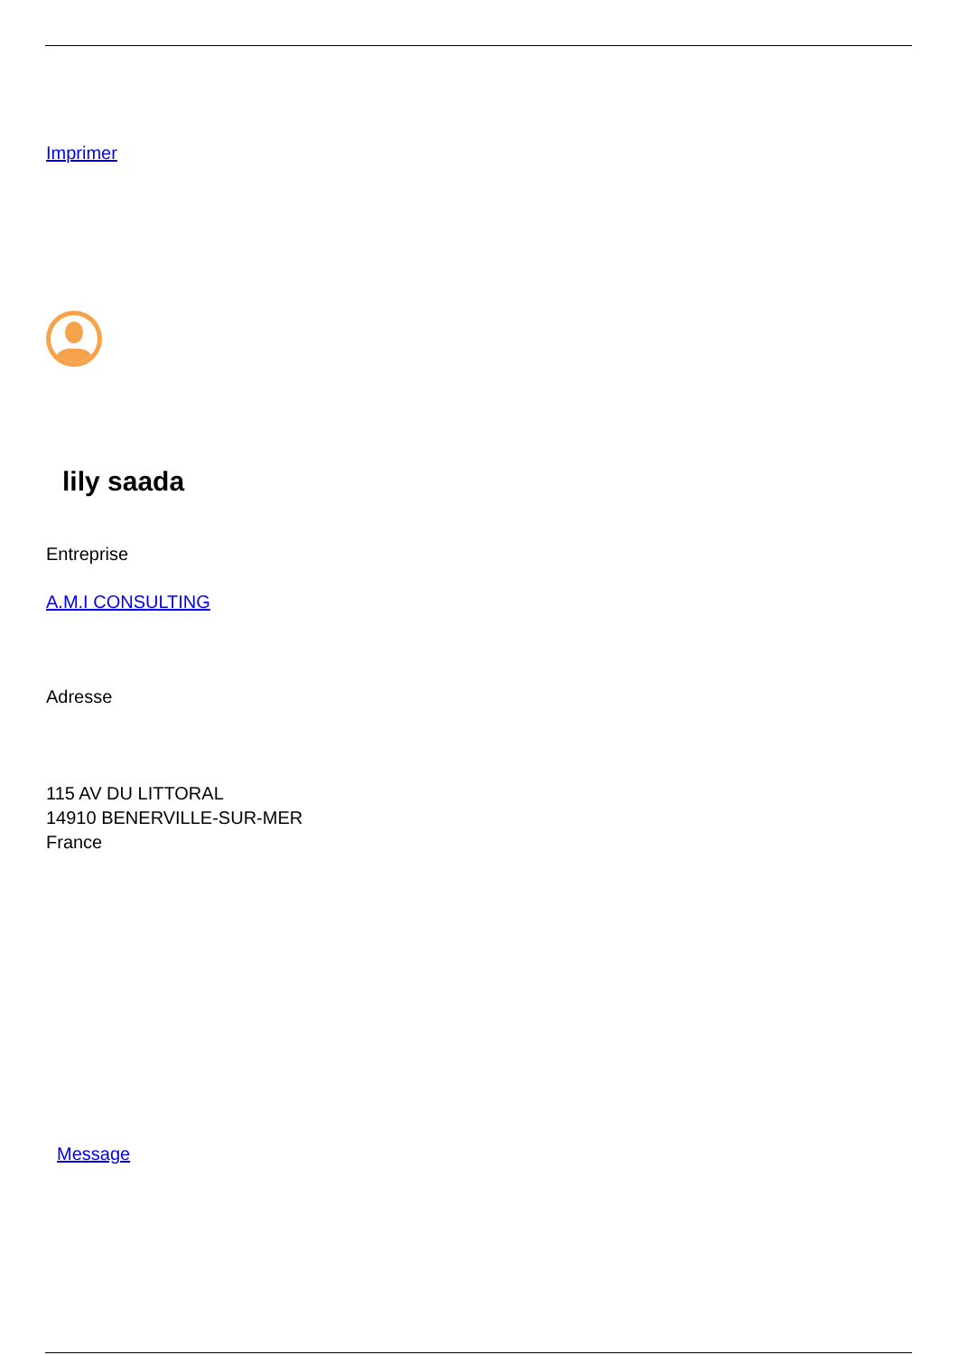Imprimer
lily saada
Entreprise
A.M.I CONSULTING
Adresse
115 AV DU LITTORAL
14910 BENERVILLE-SUR-MER
France
Message